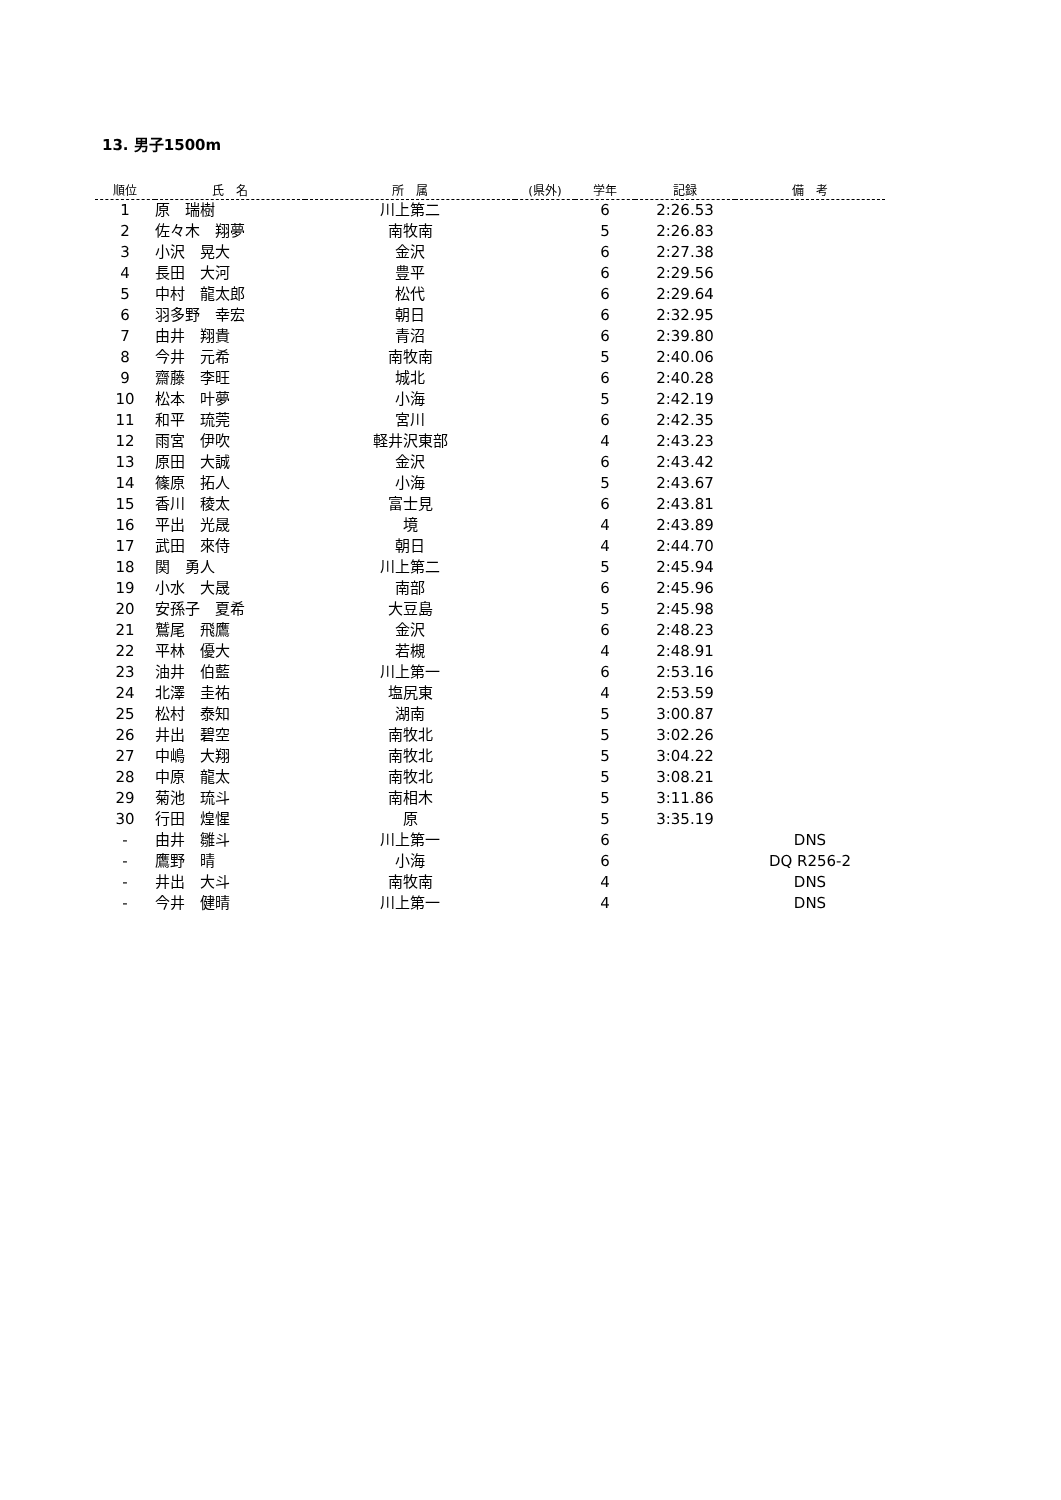13. 男子1500m
| 順位 | 氏 名 | 所 属 | (県外) | 学年 | 記録 | 備 考 |
| --- | --- | --- | --- | --- | --- | --- |
| 1 | 原 瑞樹 | 川上第二 | | 6 | 2:26.53 | |
| 2 | 佐々木 翔夢 | 南牧南 | | 5 | 2:26.83 | |
| 3 | 小沢 晃大 | 金沢 | | 6 | 2:27.38 | |
| 4 | 長田 大河 | 豊平 | | 6 | 2:29.56 | |
| 5 | 中村 龍太郎 | 松代 | | 6 | 2:29.64 | |
| 6 | 羽多野 幸宏 | 朝日 | | 6 | 2:32.95 | |
| 7 | 由井 翔貴 | 青沼 | | 6 | 2:39.80 | |
| 8 | 今井 元希 | 南牧南 | | 5 | 2:40.06 | |
| 9 | 齋藤 李旺 | 城北 | | 6 | 2:40.28 | |
| 10 | 松本 叶夢 | 小海 | | 5 | 2:42.19 | |
| 11 | 和平 琉莞 | 宮川 | | 6 | 2:42.35 | |
| 12 | 雨宮 伊吹 | 軽井沢東部 | | 4 | 2:43.23 | |
| 13 | 原田 大誠 | 金沢 | | 6 | 2:43.42 | |
| 14 | 篠原 拓人 | 小海 | | 5 | 2:43.67 | |
| 15 | 香川 稜太 | 富士見 | | 6 | 2:43.81 | |
| 16 | 平出 光晟 | 境 | | 4 | 2:43.89 | |
| 17 | 武田 來侍 | 朝日 | | 4 | 2:44.70 | |
| 18 | 関 勇人 | 川上第二 | | 5 | 2:45.94 | |
| 19 | 小水 大晟 | 南部 | | 6 | 2:45.96 | |
| 20 | 安孫子 夏希 | 大豆島 | | 5 | 2:45.98 | |
| 21 | 鷲尾 飛鷹 | 金沢 | | 6 | 2:48.23 | |
| 22 | 平林 優大 | 若槻 | | 4 | 2:48.91 | |
| 23 | 油井 伯藍 | 川上第一 | | 6 | 2:53.16 | |
| 24 | 北澤 圭祐 | 塩尻東 | | 4 | 2:53.59 | |
| 25 | 松村 泰知 | 湖南 | | 5 | 3:00.87 | |
| 26 | 井出 碧空 | 南牧北 | | 5 | 3:02.26 | |
| 27 | 中嶋 大翔 | 南牧北 | | 5 | 3:04.22 | |
| 28 | 中原 龍太 | 南牧北 | | 5 | 3:08.21 | |
| 29 | 菊池 琉斗 | 南相木 | | 5 | 3:11.86 | |
| 30 | 行田 煌惺 | 原 | | 5 | 3:35.19 | |
| - | 由井 雛斗 | 川上第一 | | 6 | | DNS |
| - | 鷹野 晴 | 小海 | | 6 | | DQ R256-2 |
| - | 井出 大斗 | 南牧南 | | 4 | | DNS |
| - | 今井 健晴 | 川上第一 | | 4 | | DNS |